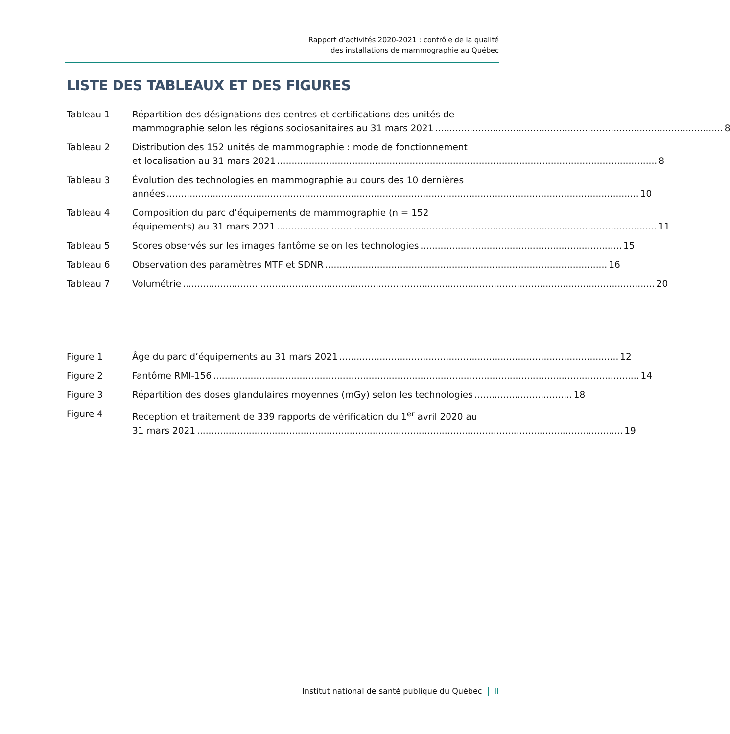Rapport d’activités 2020-2021 : contrôle de la qualité
des installations de mammographie au Québec
LISTE DES TABLEAUX ET DES FIGURES
Tableau 1 Répartition des désignations des centres et certifications des unités de
mammographie selon les régions sociosanitaires au 31 mars 2021.................................................................................................... 8
Tableau 2 Distribution des 152 unités de mammographie : mode de fonctionnement
et localisation au 31 mars 2021.................................................................................................................................... 8
Tableau 3 Évolution des technologies en mammographie au cours des 10 dernières
années.................................................................................................................................................................... 10
Tableau 4 Composition du parc d’équipements de mammographie (n = 152
équipements) au 31 mars 2021.................................................................................................................................... 11
Tableau 5 Scores observés sur les images fantôme selon les technologies...................................................................... 15
Tableau 6 Observation des paramètres MTF et SDNR.................................................................................................. 16
Tableau 7 Volumétrie.................................................................................................................................................................... 20
Figure 1 Âge du parc d’équipements au 31 mars 2021................................................................................................. 12
Figure 2 Fantôme RMI-156.................................................................................................................................................... 14
Figure 3 Répartition des doses glandulaires moyennes (mGy) selon les technologies.................................. 18
Figure 4 Réception et traitement de 339 rapports de vérification du 1<sup>er</sup> avril 2020 au
31 mars 2021.................................................................................................................................................... 19
Institut national de santé publique du Québec II